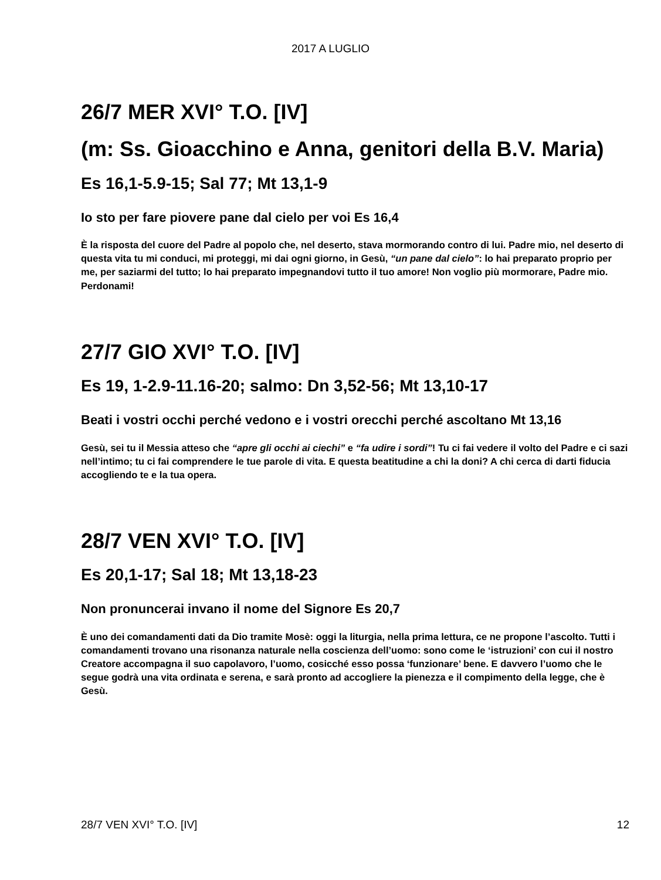2017 A LUGLIO
26/7 MER XVI° T.O. [IV]
(m: Ss. Gioacchino e Anna, genitori della B.V. Maria)
Es 16,1-5.9-15; Sal 77; Mt 13,1-9
Io sto per fare piovere pane dal cielo per voi Es 16,4
È la risposta del cuore del Padre al popolo che, nel deserto, stava mormorando contro di lui. Padre mio, nel deserto di questa vita tu mi conduci, mi proteggi, mi dai ogni giorno, in Gesù, “un pane dal cielo”: lo hai preparato proprio per me, per saziarmi del tutto; lo hai preparato impegnandovi tutto il tuo amore! Non voglio più mormorare, Padre mio. Perdonami!
27/7 GIO XVI° T.O. [IV]
Es 19, 1-2.9-11.16-20; salmo: Dn 3,52-56; Mt 13,10-17
Beati i vostri occhi perché vedono e i vostri orecchi perché ascoltano Mt 13,16
Gesù, sei tu il Messia atteso che “apre gli occhi ai ciechi” e “fa udire i sordi”! Tu ci fai vedere il volto del Padre e ci sazi nell’intimo; tu ci fai comprendere le tue parole di vita. E questa beatitudine a chi la doni? A chi cerca di darti fiducia accogliendo te e la tua opera.
28/7 VEN XVI° T.O. [IV]
Es 20,1-17; Sal 18; Mt 13,18-23
Non pronuncerai invano il nome del Signore Es 20,7
È uno dei comandamenti dati da Dio tramite Mosè: oggi la liturgia, nella prima lettura, ce ne propone l’ascolto. Tutti i comandamenti trovano una risonanza naturale nella coscienza dell’uomo: sono come le ‘istruzioni’ con cui il nostro Creatore accompagna il suo capolavoro, l’uomo, cosicché esso possa ‘funzionare’ bene. E davvero l’uomo che le segue godrà una vita ordinata e serena, e sarà pronto ad accogliere la pienezza e il compimento della legge, che è Gesù.
28/7 VEN XVI° T.O. [IV] 12